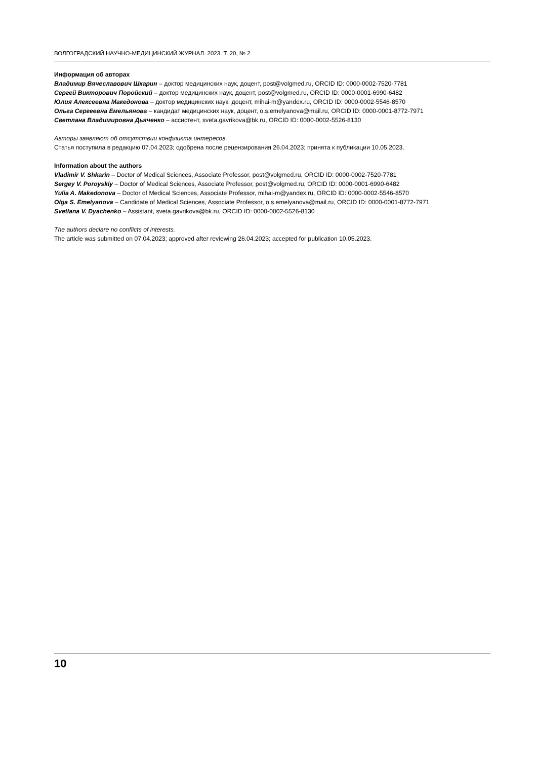ВОЛГОГРАДСКИЙ НАУЧНО-МЕДИЦИНСКИЙ ЖУРНАЛ. 2023. Т. 20, № 2
Информация об авторах
Владимир Вячеславович Шкарин – доктор медицинских наук, доцент, post@volgmed.ru, ORCID ID: 0000-0002-7520-7781
Сергей Викторович Поройский – доктор медицинских наук, доцент, post@volgmed.ru, ORCID ID: 0000-0001-6990-6482
Юлия Алексеевна Македонова – доктор медицинских наук, доцент, mihai-m@yandex.ru, ORCID ID: 0000-0002-5546-8570
Ольга Сергеевна Емельянова – кандидат медицинских наук, доцент, o.s.emelyanova@mail.ru, ORCID ID: 0000-0001-8772-7971
Светлана Владимировна Дьяченко – ассистент, sveta.gavrikova@bk.ru, ORCID ID: 0000-0002-5526-8130
Авторы заявляют об отсутствии конфликта интересов.
Статья поступила в редакцию 07.04.2023; одобрена после рецензирования 26.04.2023; принята к публикации 10.05.2023.
Information about the authors
Vladimir V. Shkarin – Doctor of Medical Sciences, Associate Professor, post@volgmed.ru, ORCID ID: 0000-0002-7520-7781
Sergey V. Poroyskiy – Doctor of Medical Sciences, Associate Professor, post@volgmed.ru, ORCID ID: 0000-0001-6990-6482
Yulia A. Makedonova – Doctor of Medical Sciences, Associate Professor, mihai-m@yandex.ru, ORCID ID: 0000-0002-5546-8570
Olga S. Emelyanova – Candidate of Medical Sciences, Associate Professor, o.s.emelyanova@mail.ru, ORCID ID: 0000-0001-8772-7971
Svetlana V. Dyachenko – Assistant, sveta.gavrikova@bk.ru, ORCID ID: 0000-0002-5526-8130
The authors declare no conflicts of interests.
The article was submitted on 07.04.2023; approved after reviewing 26.04.2023; accepted for publication 10.05.2023.
10